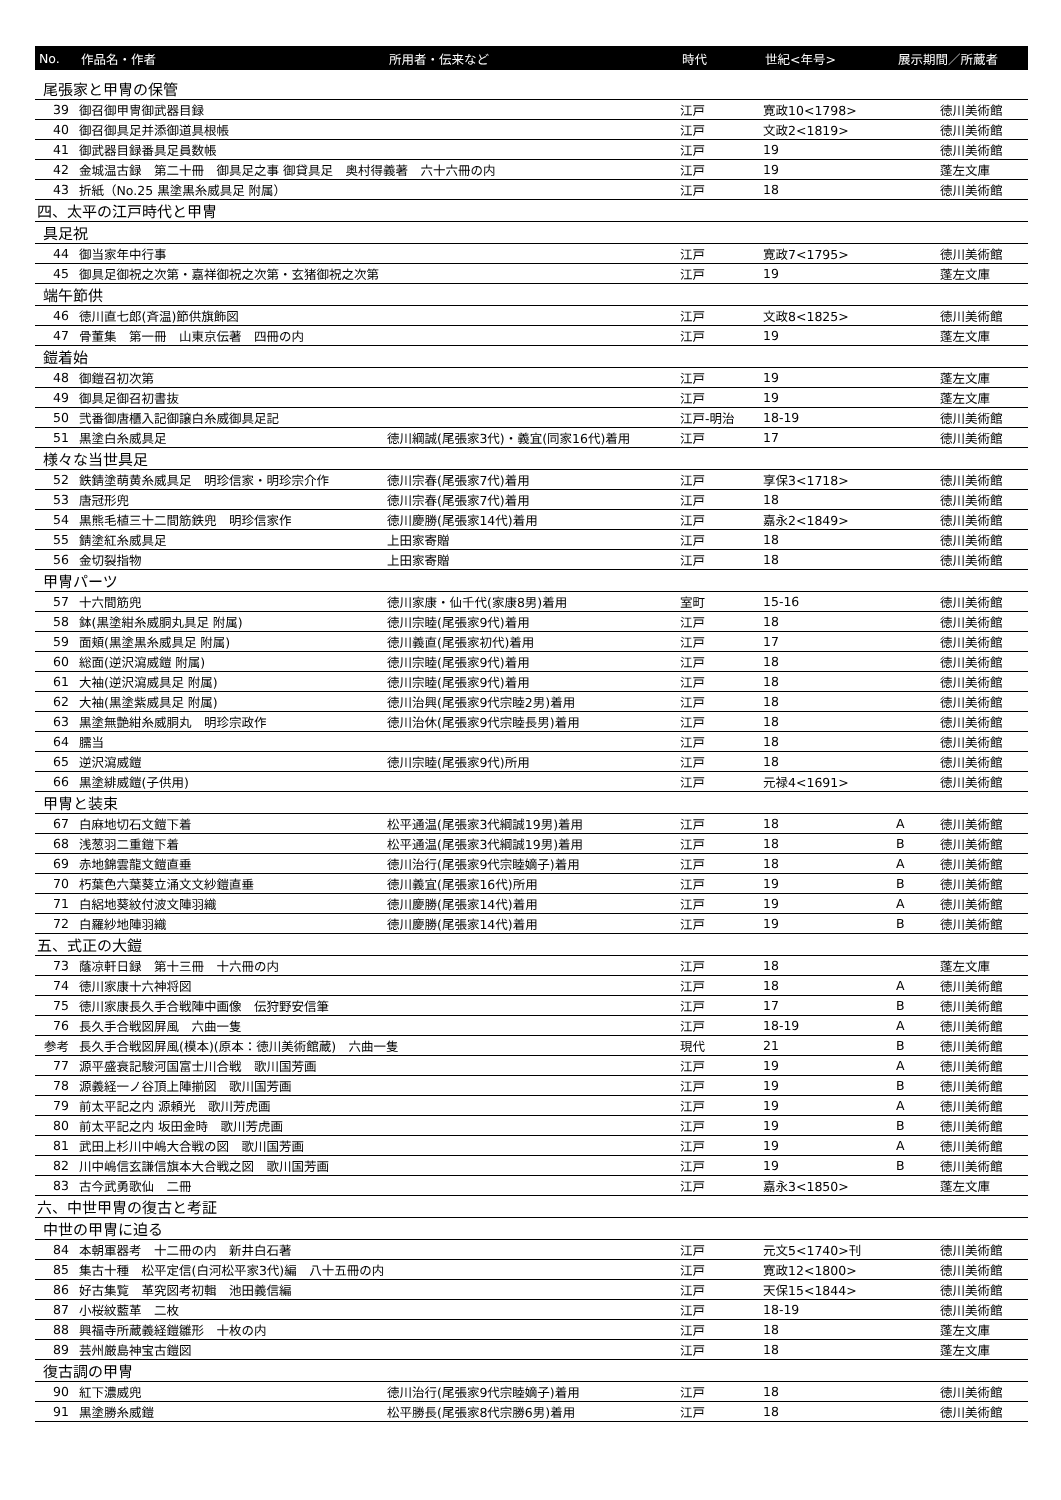| No. | 作品名・作者 | 所用者・伝来など | 時代 | 世紀<年号> | 展示期間／所蔵者 | |
| --- | --- | --- | --- | --- | --- | --- |
| 尾張家と甲冑の保管 | | | | | | |
| 39 | 御召御甲冑御武器目録 | | 江戸 | 寛政10<1798> | | 徳川美術館 |
| 40 | 御召御具足并添御道具根帳 | | 江戸 | 文政2<1819> | | 徳川美術館 |
| 41 | 御武器目録番具足員数帳 | | 江戸 | 19 | | 徳川美術館 |
| 42 | 金城温古録 第二十冊 御具足之事 御貸具足 奥村得義著 六十六冊の内 | | 江戸 | 19 | | 蓬左文庫 |
| 43 | 折紙（No.25 黒塗黒糸威具足 附属） | | 江戸 | 18 | | 徳川美術館 |
| 四、太平の江戸時代と甲冑 | | | | | | |
| 具足祝 | | | | | | |
| 44 | 御当家年中行事 | | 江戸 | 寛政7<1795> | | 徳川美術館 |
| 45 | 御具足御祝之次第・嘉祥御祝之次第・玄猪御祝之次第 | | 江戸 | 19 | | 蓬左文庫 |
| 端午節供 | | | | | | |
| 46 | 徳川直七郎(斉温)節供旗飾図 | | 江戸 | 文政8<1825> | | 徳川美術館 |
| 47 | 骨董集 第一冊 山東京伝著 四冊の内 | | 江戸 | 19 | | 蓬左文庫 |
| 鎧着始 | | | | | | |
| 48 | 御鎧召初次第 | | 江戸 | 19 | | 蓬左文庫 |
| 49 | 御具足御召初書抜 | | 江戸 | 19 | | 蓬左文庫 |
| 50 | 弐番御唐櫃入記御譲白糸威御具足記 | | 江戸-明治 | 18-19 | | 徳川美術館 |
| 51 | 黒塗白糸威具足 | 徳川綱誠(尾張家3代)・義宜(同家16代)着用 | 江戸 | 17 | | 徳川美術館 |
| 様々な当世具足 | | | | | | |
| 52 | 鉄錆塗萌黄糸威具足 明珍信家・明珍宗介作 | 徳川宗春(尾張家7代)着用 | 江戸 | 享保3<1718> | | 徳川美術館 |
| 53 | 唐冠形兜 | 徳川宗春(尾張家7代)着用 | 江戸 | 18 | | 徳川美術館 |
| 54 | 黒熊毛植三十二間筋鉄兜 明珍信家作 | 徳川慶勝(尾張家14代)着用 | 江戸 | 嘉永2<1849> | | 徳川美術館 |
| 55 | 錆塗紅糸威具足 | 上田家寄贈 | 江戸 | 18 | | 徳川美術館 |
| 56 | 金切裂指物 | 上田家寄贈 | 江戸 | 18 | | 徳川美術館 |
| 甲冑パーツ | | | | | | |
| 57 | 十六間筋兜 | 徳川家康・仙千代(家康8男)着用 | 室町 | 15-16 | | 徳川美術館 |
| 58 | 鉢(黒塗紺糸威胴丸具足 附属) | 徳川宗睦(尾張家9代)着用 | 江戸 | 18 | | 徳川美術館 |
| 59 | 面頬(黒塗黒糸威具足 附属) | 徳川義直(尾張家初代)着用 | 江戸 | 17 | | 徳川美術館 |
| 60 | 総面(逆沢瀉威鎧 附属) | 徳川宗睦(尾張家9代)着用 | 江戸 | 18 | | 徳川美術館 |
| 61 | 大袖(逆沢瀉威具足 附属) | 徳川宗睦(尾張家9代)着用 | 江戸 | 18 | | 徳川美術館 |
| 62 | 大袖(黒塗紫威具足 附属) | 徳川治興(尾張家9代宗睦2男)着用 | 江戸 | 18 | | 徳川美術館 |
| 63 | 黒塗無艶紺糸威胴丸 明珍宗政作 | 徳川治休(尾張家9代宗睦長男)着用 | 江戸 | 18 | | 徳川美術館 |
| 64 | 臑当 | | 江戸 | 18 | | 徳川美術館 |
| 65 | 逆沢瀉威鎧 | 徳川宗睦(尾張家9代)所用 | 江戸 | 18 | | 徳川美術館 |
| 66 | 黒塗緋威鎧(子供用) | | 江戸 | 元禄4<1691> | | 徳川美術館 |
| 甲冑と装束 | | | | | | |
| 67 | 白麻地切石文鎧下着 | 松平通温(尾張家3代綱誠19男)着用 | 江戸 | 18 | A | 徳川美術館 |
| 68 | 浅葱羽二重鎧下着 | 松平通温(尾張家3代綱誠19男)着用 | 江戸 | 18 | B | 徳川美術館 |
| 69 | 赤地錦雲龍文鎧直垂 | 徳川治行(尾張家9代宗睦嫡子)着用 | 江戸 | 18 | A | 徳川美術館 |
| 70 | 朽葉色六葉葵立涌文文紗鎧直垂 | 徳川義宜(尾張家16代)所用 | 江戸 | 19 | B | 徳川美術館 |
| 71 | 白絽地葵紋付波文陣羽織 | 徳川慶勝(尾張家14代)着用 | 江戸 | 19 | A | 徳川美術館 |
| 72 | 白羅紗地陣羽織 | 徳川慶勝(尾張家14代)着用 | 江戸 | 19 | B | 徳川美術館 |
| 五、式正の大鎧 | | | | | | |
| 73 | 蔭凉軒日録 第十三冊 十六冊の内 | | 江戸 | 18 | | 蓬左文庫 |
| 74 | 徳川家康十六神将図 | | 江戸 | 18 | A | 徳川美術館 |
| 75 | 徳川家康長久手合戦陣中画像 伝狩野安信筆 | | 江戸 | 17 | B | 徳川美術館 |
| 76 | 長久手合戦図屏風 六曲一隻 | | 江戸 | 18-19 | A | 徳川美術館 |
| 参考 | 長久手合戦図屏風(模本)(原本：徳川美術館蔵) 六曲一隻 | | 現代 | 21 | B | 徳川美術館 |
| 77 | 源平盛衰記駿河国富士川合戦 歌川国芳画 | | 江戸 | 19 | A | 徳川美術館 |
| 78 | 源義経一ノ谷頂上陣揃図 歌川国芳画 | | 江戸 | 19 | B | 徳川美術館 |
| 79 | 前太平記之内 源頼光 歌川芳虎画 | | 江戸 | 19 | A | 徳川美術館 |
| 80 | 前太平記之内 坂田金時 歌川芳虎画 | | 江戸 | 19 | B | 徳川美術館 |
| 81 | 武田上杉川中嶋大合戦の図 歌川国芳画 | | 江戸 | 19 | A | 徳川美術館 |
| 82 | 川中嶋信玄謙信旗本大合戦之図 歌川国芳画 | | 江戸 | 19 | B | 徳川美術館 |
| 83 | 古今武勇歌仙 二冊 | | 江戸 | 嘉永3<1850> | | 蓬左文庫 |
| 六、中世甲冑の復古と考証 | | | | | | |
| 中世の甲冑に迫る | | | | | | |
| 84 | 本朝軍器考 十二冊の内 新井白石著 | | 江戸 | 元文5<1740>刊 | | 徳川美術館 |
| 85 | 集古十種 松平定信(白河松平家3代)編 八十五冊の内 | | 江戸 | 寛政12<1800> | | 徳川美術館 |
| 86 | 好古集覧 革究図考初輯 池田義信編 | | 江戸 | 天保15<1844> | | 徳川美術館 |
| 87 | 小桜紋藍革 二枚 | | 江戸 | 18-19 | | 徳川美術館 |
| 88 | 興福寺所蔵義経鎧雛形 十枚の内 | | 江戸 | 18 | | 蓬左文庫 |
| 89 | 芸州厳島神宝古鎧図 | | 江戸 | 18 | | 蓬左文庫 |
| 復古調の甲冑 | | | | | | |
| 90 | 紅下濃威兜 | 徳川治行(尾張家9代宗睦嫡子)着用 | 江戸 | 18 | | 徳川美術館 |
| 91 | 黒塗勝糸威鎧 | 松平勝長(尾張家8代宗勝6男)着用 | 江戸 | 18 | | 徳川美術館 |